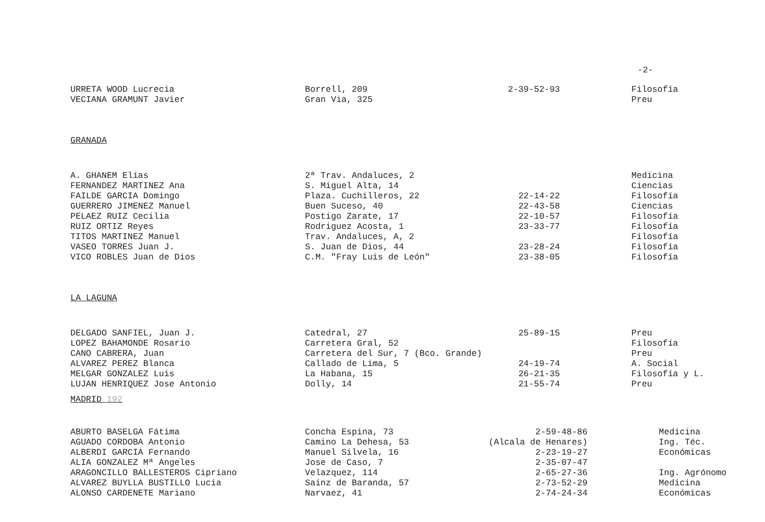-2-
| URRETA WOOD Lucrecia | Borrell, 209 | 2-39-52-93 | Filosofía |
| VECIANA GRAMUNT Javier | Gran Via, 325 | | Preu |
GRANADA
| A. GHANEM Elias | 2ª Trav. Andaluces, 2 | | Medicina |
| FERNANDEZ MARTINEZ Ana | S. Miguel Alta, 14 | | Ciencias |
| FAILDE GARCIA Domingo | Plaza. Cuchilleros, 22 | 22-14-22 | Filosofía |
| GUERRERO JIMENEZ Manuel | Buen Suceso, 40 | 22-43-58 | Ciencias |
| PELAEZ RUIZ Cecilia | Postigo Zarate, 17 | 22-10-57 | Filosofía |
| RUIZ ORTIZ Reyes | Rodriguez Acosta, 1 | 23-33-77 | Filosofía |
| TITOS MARTINEZ Manuel | Trav. Andaluces, A, 2 | | Filosofía |
| VASEO TORRES Juan J. | S. Juan de Dios, 44 | 23-28-24 | Filosofía |
| VICO ROBLES Juan de Dios | C.M. "Fray Luis de León" | 23-38-05 | Filosofía |
LA LAGUNA
| DELGADO SANFIEL, Juan J. | Catedral, 27 | 25-89-15 | Preu |
| LOPEZ BAHAMONDE Rosario | Carretera Gral, 52 | | Filosofía |
| CANO CABRERA, Juan | Carretera del Sur, 7 (Bco. Grande) | | Preu |
| ALVAREZ PEREZ Blanca | Callado de Lima, 5 | 24-19-74 | A. Social |
| MELGAR GONZALEZ Luis | La Habana, 15 | 26-21-35 | Filosofía y L. |
| LUJAN HENRIQUEZ Jose Antonio | Dolly, 14 | 21-55-74 | Preu |
MADRID 192
| ABURTO BASELGA Fátima | Concha Espina, 73 | 2-59-48-86 | Medicina |
| AGUADO CORDOBA Antonio | Camino La Dehesa, 53 | (Alcala de Henares) | Ing. Téc. |
| ALBERDI GARCIA Fernando | Manuel Silvela, 16 | 2-23-19-27 | Económicas |
| ALIA GONZALEZ Mª Angeles | Jose de Caso, 7 | 2-35-07-47 | |
| ARAGONCILLO BALLESTEROS Cipriano | Velazquez, 114 | 2-65-27-36 | Ing. Agrónomo |
| ALVAREZ BUYLLA BUSTILLO Lucia | Sainz de Baranda, 57 | 2-73-52-29 | Medicina |
| ALONSO CARDENETE Mariano | Narvaez, 41 | 2-74-24-34 | Económicas |